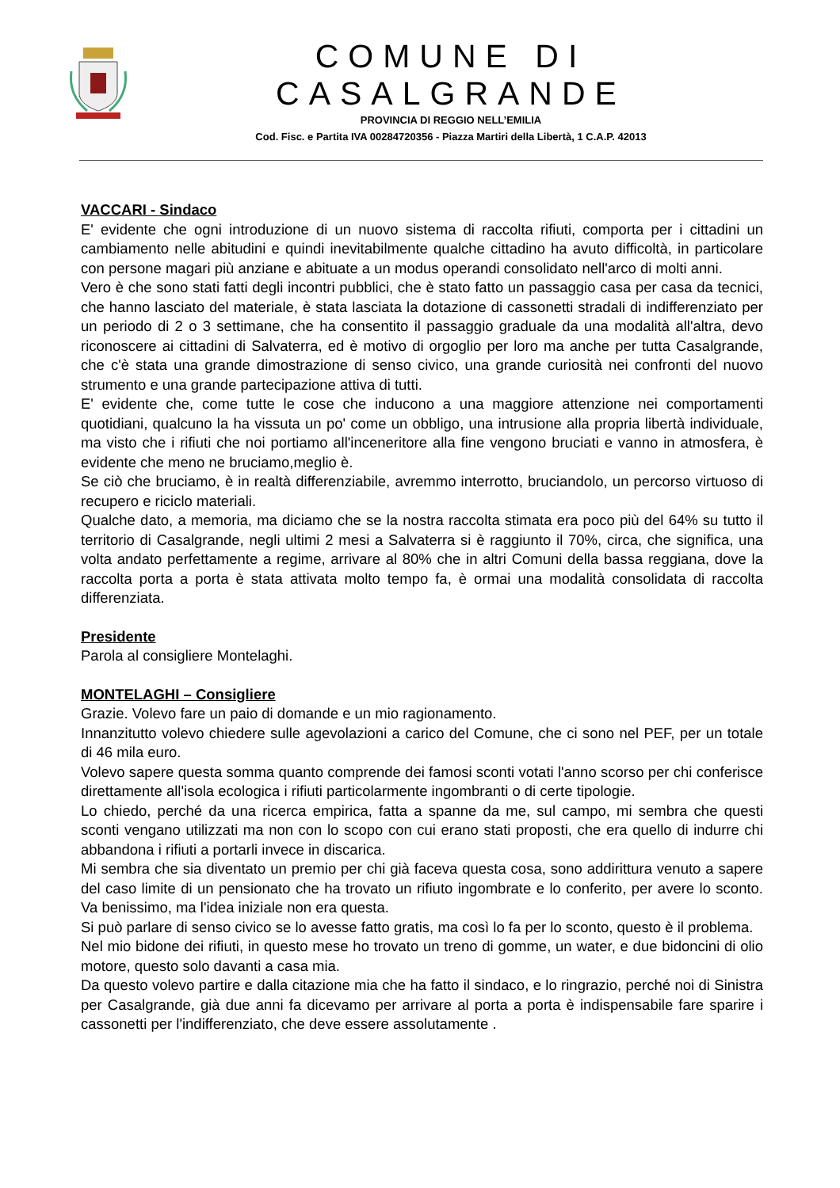COMUNE DI CASALGRANDE
PROVINCIA DI REGGIO NELL’EMILIA
Cod. Fisc. e Partita IVA 00284720356 - Piazza Martiri della Libertà, 1 C.A.P. 42013
VACCARI - Sindaco
E' evidente che ogni introduzione di un nuovo sistema di raccolta rifiuti, comporta per i cittadini un cambiamento nelle abitudini e quindi inevitabilmente qualche cittadino ha avuto difficoltà, in particolare con persone magari più anziane e abituate a un modus operandi consolidato nell'arco di molti anni.
Vero è che sono stati fatti degli incontri pubblici, che è stato fatto un passaggio casa per casa da tecnici, che hanno lasciato del materiale, è stata lasciata la dotazione di cassonetti stradali di indifferenziato per un periodo di 2 o 3 settimane, che ha consentito il passaggio graduale da una modalità all'altra, devo riconoscere ai cittadini di Salvaterra, ed è motivo di orgoglio per loro ma anche per tutta Casalgrande, che c'è stata una grande dimostrazione di senso civico, una grande curiosità nei confronti del nuovo strumento e una grande partecipazione attiva di tutti.
E' evidente che, come tutte le cose che inducono a una maggiore attenzione nei comportamenti quotidiani, qualcuno la ha vissuta un po' come un obbligo, una intrusione alla propria libertà individuale, ma visto che i rifiuti che noi portiamo all'inceneritore alla fine vengono bruciati e vanno in atmosfera, è evidente che meno ne bruciamo,meglio è.
Se ciò che bruciamo, è in realtà differenziabile, avremmo interrotto, bruciandolo, un percorso virtuoso di recupero e riciclo materiali.
Qualche dato, a memoria, ma diciamo che se la nostra raccolta stimata era poco più del 64% su tutto il territorio di Casalgrande, negli ultimi 2 mesi a Salvaterra si è raggiunto il 70%, circa, che significa, una volta andato perfettamente a regime, arrivare al 80% che in altri Comuni della bassa reggiana, dove la raccolta porta a porta è stata attivata molto tempo fa, è ormai una modalità consolidata di raccolta differenziata.
Presidente
Parola al consigliere Montelaghi.
MONTELAGHI – Consigliere
Grazie. Volevo fare un paio di domande e un mio ragionamento.
Innanzitutto volevo chiedere sulle agevolazioni a carico del Comune, che ci sono nel PEF, per un totale di 46 mila euro.
Volevo sapere questa somma quanto comprende dei famosi sconti votati l'anno scorso per chi conferisce direttamente all'isola ecologica i rifiuti particolarmente ingombranti o di certe tipologie.
Lo chiedo, perché da una ricerca empirica, fatta a spanne da me, sul campo, mi sembra che questi sconti vengano utilizzati ma non con lo scopo con cui erano stati proposti, che era quello di indurre chi abbandona i rifiuti a portarli invece in discarica.
Mi sembra che sia diventato un premio per chi già faceva questa cosa, sono addirittura venuto a sapere del caso limite di un pensionato che ha trovato un rifiuto ingombrate e lo conferito, per avere lo sconto. Va benissimo, ma l'idea iniziale non era questa.
Si può parlare di senso civico se lo avesse fatto gratis, ma così lo fa per lo sconto, questo è il problema.
Nel mio bidone dei rifiuti, in questo mese ho trovato un treno di gomme, un water, e due bidoncini di olio motore, questo solo davanti a casa mia.
Da questo volevo partire e dalla citazione mia che ha fatto il sindaco, e lo ringrazio, perché noi di Sinistra per Casalgrande, già due anni fa dicevamo per arrivare al porta a porta è indispensabile fare sparire i cassonetti per l'indifferenziato, che deve essere assolutamente .